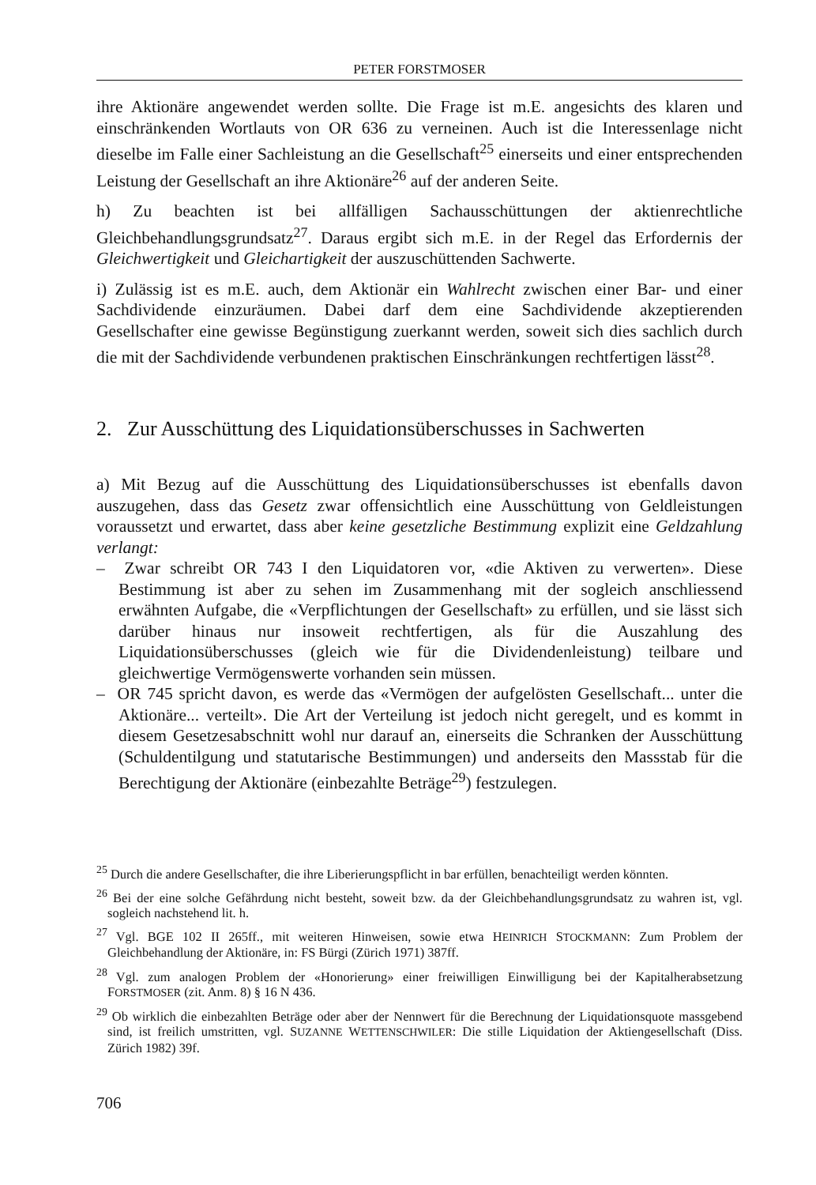PETER FORSTMOSER
ihre Aktionäre angewendet werden sollte. Die Frage ist m.E. angesichts des klaren und einschränkenden Wortlauts von OR 636 zu verneinen. Auch ist die Interessenlage nicht dieselbe im Falle einer Sachleistung an die Gesellschaft<sup>25</sup> einerseits und einer entsprechenden Leistung der Gesellschaft an ihre Aktionäre<sup>26</sup> auf der anderen Seite.
h) Zu beachten ist bei allfälligen Sachausschüttungen der aktienrechtliche Gleichbehandlungsgrundsatz<sup>27</sup>. Daraus ergibt sich m.E. in der Regel das Erfordernis der Gleichwertigkeit und Gleichartigkeit der auszuschüttenden Sachwerte.
i) Zulässig ist es m.E. auch, dem Aktionär ein Wahlrecht zwischen einer Bar- und einer Sachdividende einzuräumen. Dabei darf dem eine Sachdividende akzeptierenden Gesellschafter eine gewisse Begünstigung zuerkannt werden, soweit sich dies sachlich durch die mit der Sachdividende verbundenen praktischen Einschränkungen rechtfertigen lässt<sup>28</sup>.
2. Zur Ausschüttung des Liquidationsüberschusses in Sachwerten
a) Mit Bezug auf die Ausschüttung des Liquidationsüberschusses ist ebenfalls davon auszugehen, dass das Gesetz zwar offensichtlich eine Ausschüttung von Geldleistungen voraussetzt und erwartet, dass aber keine gesetzliche Bestimmung explizit eine Geldzahlung verlangt:
– Zwar schreibt OR 743 I den Liquidatoren vor, «die Aktiven zu verwerten». Diese Bestimmung ist aber zu sehen im Zusammenhang mit der sogleich anschliessend erwähnten Aufgabe, die «Verpflichtungen der Gesellschaft» zu erfüllen, und sie lässt sich darüber hinaus nur insoweit rechtfertigen, als für die Auszahlung des Liquidationsüberschusses (gleich wie für die Dividendenleistung) teilbare und gleichwertige Vermögenswerte vorhanden sein müssen.
– OR 745 spricht davon, es werde das «Vermögen der aufgelösten Gesellschaft... unter die Aktionäre... verteilt». Die Art der Verteilung ist jedoch nicht geregelt, und es kommt in diesem Gesetzesabschnitt wohl nur darauf an, einerseits die Schranken der Ausschüttung (Schuldentilgung und statutarische Bestimmungen) und anderseits den Massstab für die Berechtigung der Aktionäre (einbezahlte Beträge<sup>29</sup>) festzulegen.
<sup>25</sup> Durch die andere Gesellschafter, die ihre Liberierungspflicht in bar erfüllen, benachteiligt werden könnten.
<sup>26</sup> Bei der eine solche Gefährdung nicht besteht, soweit bzw. da der Gleichbehandlungsgrundsatz zu wahren ist, vgl. sogleich nachstehend lit. h.
<sup>27</sup> Vgl. BGE 102 II 265ff., mit weiteren Hinweisen, sowie etwa HEINRICH STOCKMANN: Zum Problem der Gleichbehandlung der Aktionäre, in: FS Bürgi (Zürich 1971) 387ff.
<sup>28</sup> Vgl. zum analogen Problem der «Honorierung» einer freiwilligen Einwilligung bei der Kapitalherabsetzung FORSTMOSER (zit. Anm. 8) § 16 N 436.
<sup>29</sup> Ob wirklich die einbezahlten Beträge oder aber der Nennwert für die Berechnung der Liquidationsquote massgebend sind, ist freilich umstritten, vgl. SUZANNE WETTENSCHWILER: Die stille Liquidation der Aktiengesellschaft (Diss. Zürich 1982) 39f.
706